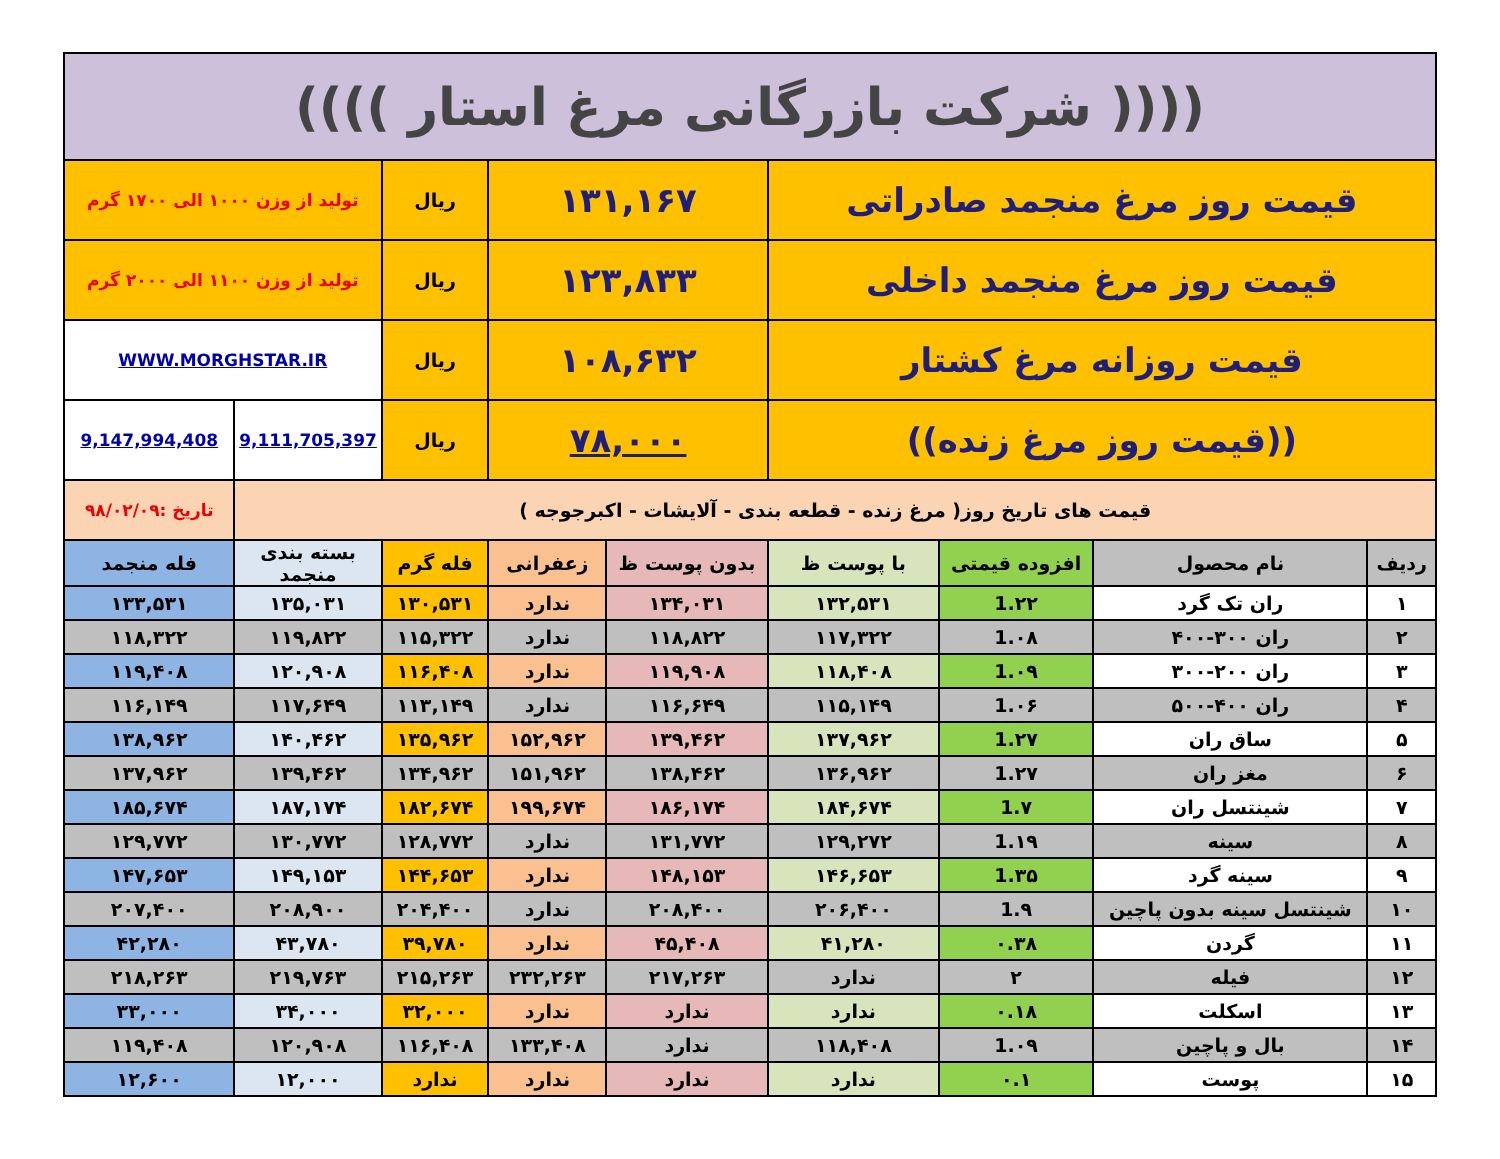| (((( شرکت بازرگانی مرغ استار )))) | | | | | | | | |
| قیمت روز مرغ منجمد صادراتی | | | | ۱۳۱,۱۶۷ | | ریال | تولید از وزن ۱۰۰۰ الی ۱۷۰۰ گرم | |
| قیمت روز مرغ منجمد داخلی | | | | ۱۲۳,۸۳۳ | | ریال | تولید از وزن ۱۱۰۰ الی ۲۰۰۰ گرم | |
| قیمت روزانه مرغ کشتار | | | | ۱۰۸,۶۳۲ | | ریال | WWW.MORGHSTAR.IR | |
| ((قیمت روز مرغ زنده)) | | | | ۷۸,۰۰۰ | | ریال | 9,111,705,397 | 9,147,994,408 |
| قیمت های تاریخ روز( مرغ زنده - قطعه بندی - آلایشات - اکبرجوجه ) | | | | | | | | تاریخ :۹۸/۰۲/۰۹ |
| ردیف | نام محصول | افزوده قیمتی | با پوست ظ | بدون پوست ظ | زعفرانی | فله گرم | بسته بندی منجمد | فله منجمد |
| ۱ | ران تک گرد | 1.۲۲ | ۱۳۲,۵۳۱ | ۱۳۴,۰۳۱ | ندارد | ۱۳۰,۵۳۱ | ۱۳۵,۰۳۱ | ۱۳۳,۵۳۱ |
| ۲ | ران ۳۰۰-۴۰۰ | 1.۰۸ | ۱۱۷,۳۲۲ | ۱۱۸,۸۲۲ | ندارد | ۱۱۵,۳۲۲ | ۱۱۹,۸۲۲ | ۱۱۸,۳۲۲ |
| ۳ | ران ۲۰۰-۳۰۰ | 1.۰۹ | ۱۱۸,۴۰۸ | ۱۱۹,۹۰۸ | ندارد | ۱۱۶,۴۰۸ | ۱۲۰,۹۰۸ | ۱۱۹,۴۰۸ |
| ۴ | ران ۴۰۰-۵۰۰ | 1.۰۶ | ۱۱۵,۱۴۹ | ۱۱۶,۶۴۹ | ندارد | ۱۱۳,۱۴۹ | ۱۱۷,۶۴۹ | ۱۱۶,۱۴۹ |
| ۵ | ساق ران | 1.۲۷ | ۱۳۷,۹۶۲ | ۱۳۹,۴۶۲ | ۱۵۲,۹۶۲ | ۱۳۵,۹۶۲ | ۱۴۰,۴۶۲ | ۱۳۸,۹۶۲ |
| ۶ | مغز ران | 1.۲۷ | ۱۳۶,۹۶۲ | ۱۳۸,۴۶۲ | ۱۵۱,۹۶۲ | ۱۳۴,۹۶۲ | ۱۳۹,۴۶۲ | ۱۳۷,۹۶۲ |
| ۷ | شینتسل ران | 1.۷ | ۱۸۴,۶۷۴ | ۱۸۶,۱۷۴ | ۱۹۹,۶۷۴ | ۱۸۲,۶۷۴ | ۱۸۷,۱۷۴ | ۱۸۵,۶۷۴ |
| ۸ | سینه | 1.۱۹ | ۱۲۹,۲۷۲ | ۱۳۱,۷۷۲ | ندارد | ۱۲۸,۷۷۲ | ۱۳۰,۷۷۲ | ۱۲۹,۷۷۲ |
| ۹ | سینه گرد | 1.۳۵ | ۱۴۶,۶۵۳ | ۱۴۸,۱۵۳ | ندارد | ۱۴۴,۶۵۳ | ۱۴۹,۱۵۳ | ۱۴۷,۶۵۳ |
| ۱۰ | شینتسل سینه بدون پاچین | 1.۹ | ۲۰۶,۴۰۰ | ۲۰۸,۴۰۰ | ندارد | ۲۰۴,۴۰۰ | ۲۰۸,۹۰۰ | ۲۰۷,۴۰۰ |
| ۱۱ | گردن | ۰.۳۸ | ۴۱,۲۸۰ | ۴۵,۴۰۸ | ندارد | ۳۹,۷۸۰ | ۴۳,۷۸۰ | ۴۲,۲۸۰ |
| ۱۲ | فیله | ۲ | ندارد | ۲۱۷,۲۶۳ | ۲۳۲,۲۶۳ | ۲۱۵,۲۶۳ | ۲۱۹,۷۶۳ | ۲۱۸,۲۶۳ |
| ۱۳ | اسکلت | ۰.۱۸ | ندارد | ندارد | ندارد | ۳۲,۰۰۰ | ۳۴,۰۰۰ | ۳۳,۰۰۰ |
| ۱۴ | بال و پاچین | 1.۰۹ | ۱۱۸,۴۰۸ | ندارد | ۱۳۳,۴۰۸ | ۱۱۶,۴۰۸ | ۱۲۰,۹۰۸ | ۱۱۹,۴۰۸ |
| ۱۵ | پوست | ۰.۱ | ندارد | ندارد | ندارد | ندارد | ۱۲,۰۰۰ | ۱۲,۶۰۰ |